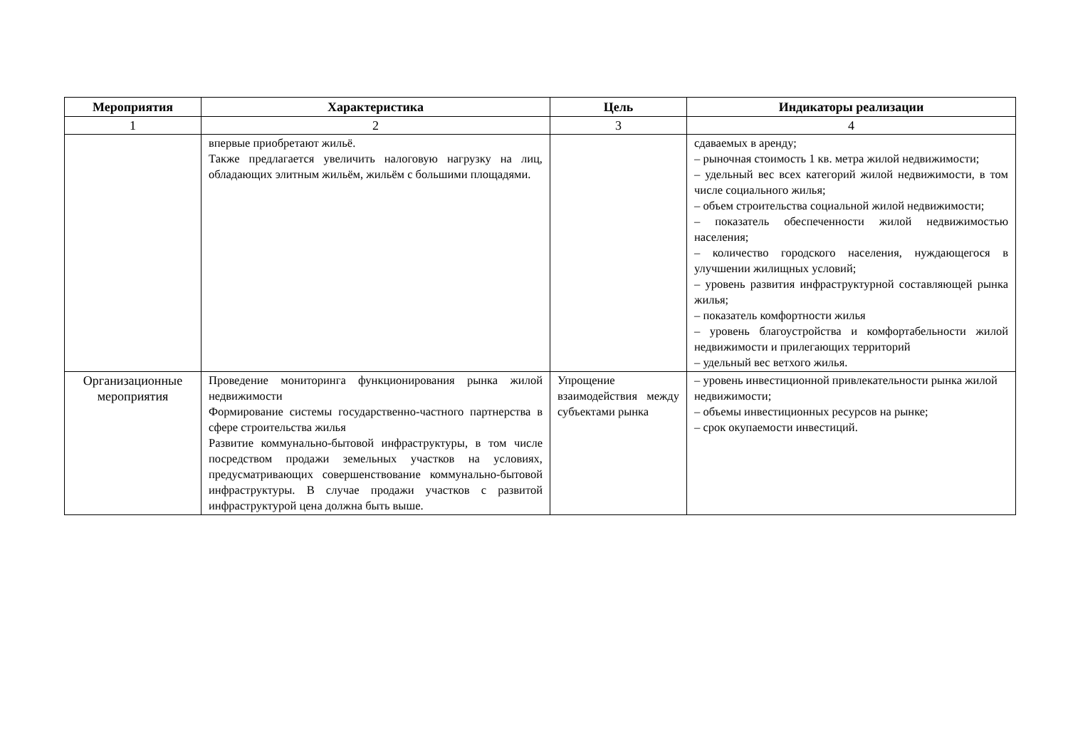| Мероприятия | Характеристика | Цель | Индикаторы реализации |
| --- | --- | --- | --- |
| 1 | 2 | 3 | 4 |
| | впервые приобретают жильё. Также предлагается увеличить налоговую нагрузку на лиц, обладающих элитным жильём, жильём с большими площадями. | | сдаваемых в аренду; – рыночная стоимость 1 кв. метра жилой недвижимости; – удельный вес всех категорий жилой недвижимости, в том числе социального жилья; – объем строительства социальной жилой недвижимости; – показатель обеспеченности жилой недвижимостью населения; – количество городского населения, нуждающегося в улучшении жилищных условий; – уровень развития инфраструктурной составляющей рынка жилья; – показатель комфортности жилья – уровень благоустройства и комфортабельности жилой недвижимости и прилегающих территорий – удельный вес ветхого жилья. |
| Организационные мероприятия | Проведение мониторинга функционирования рынка жилой недвижимости Формирование системы государственно-частного партнерства в сфере строительства жилья Развитие коммунально-бытовой инфраструктуры, в том числе посредством продажи земельных участков на условиях, предусматривающих совершенствование коммунально-бытовой инфраструктуры. В случае продажи участков с развитой инфраструктурой цена должна быть выше. | Упрощение взаимодействия между субъектами рынка | – уровень инвестиционной привлекательности рынка жилой недвижимости; – объемы инвестиционных ресурсов на рынке; – срок окупаемости инвестиций. |